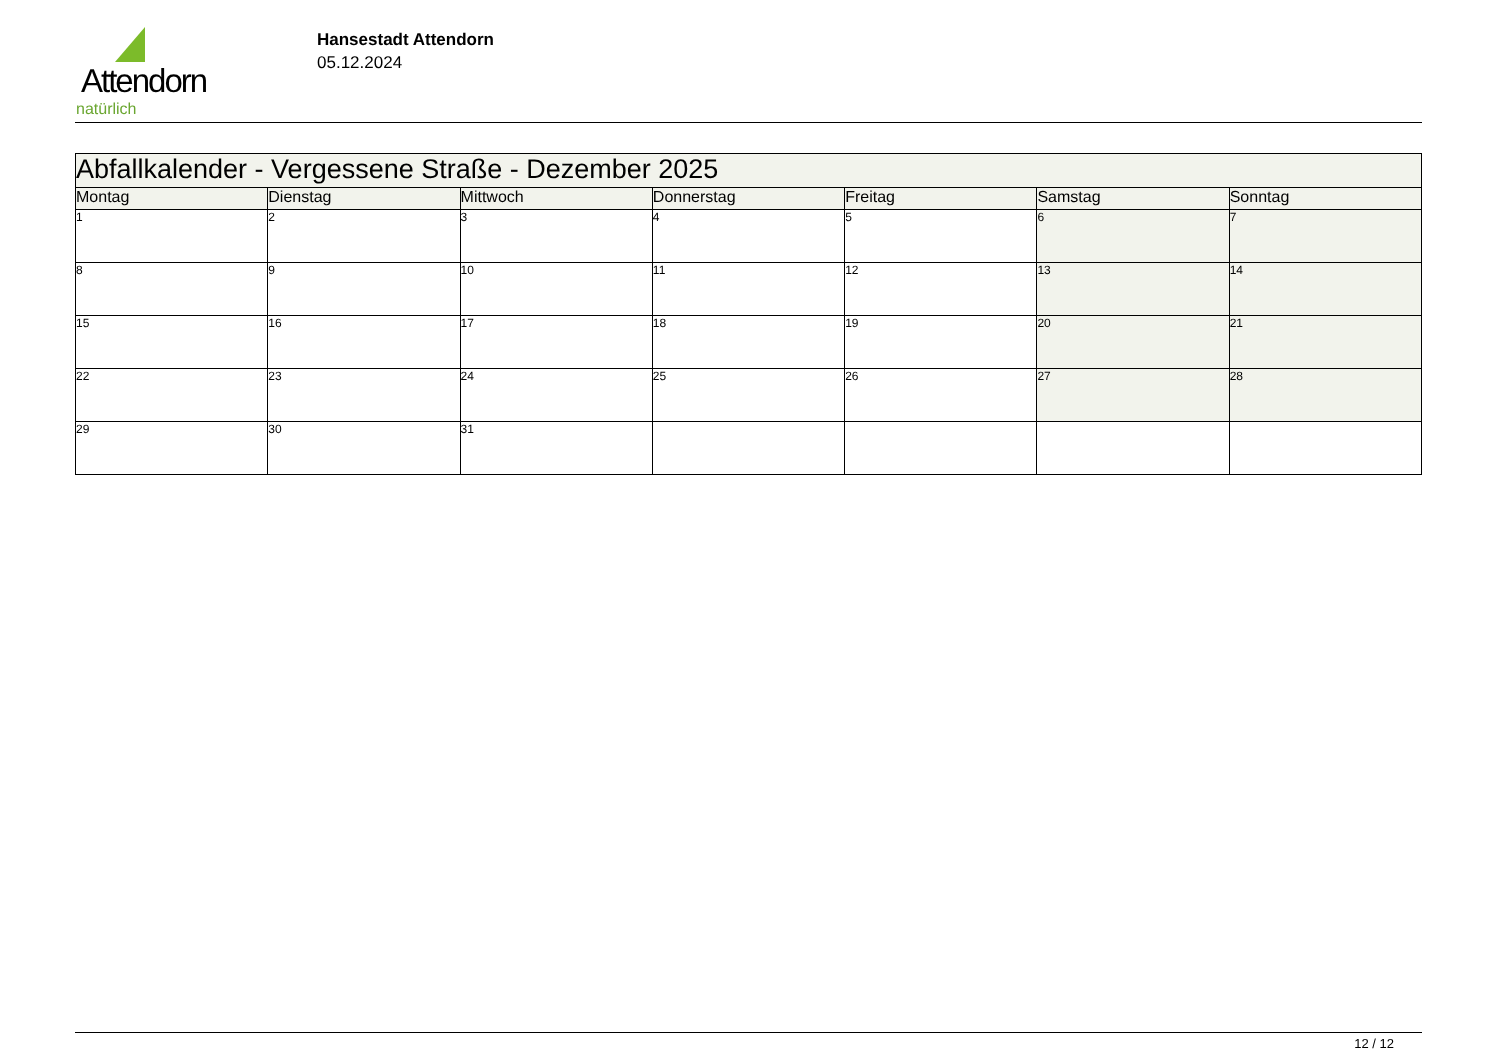Attendorn
natürlich
Hansestadt Attendorn
05.12.2024
| Abfallkalender - Vergessene Straße - Dezember 2025 | | | | | | |
| Montag | Dienstag | Mittwoch | Donnerstag | Freitag | Samstag | Sonntag |
| 1 | 2 | 3 | 4 | 5 | 6 | 7 |
| 8 | 9 | 10 | 11 | 12 | 13 | 14 |
| 15 | 16 | 17 | 18 | 19 | 20 | 21 |
| 22 | 23 | 24 | 25 | 26 | 27 | 28 |
| 29 | 30 | 31 | | | | |
12 / 12